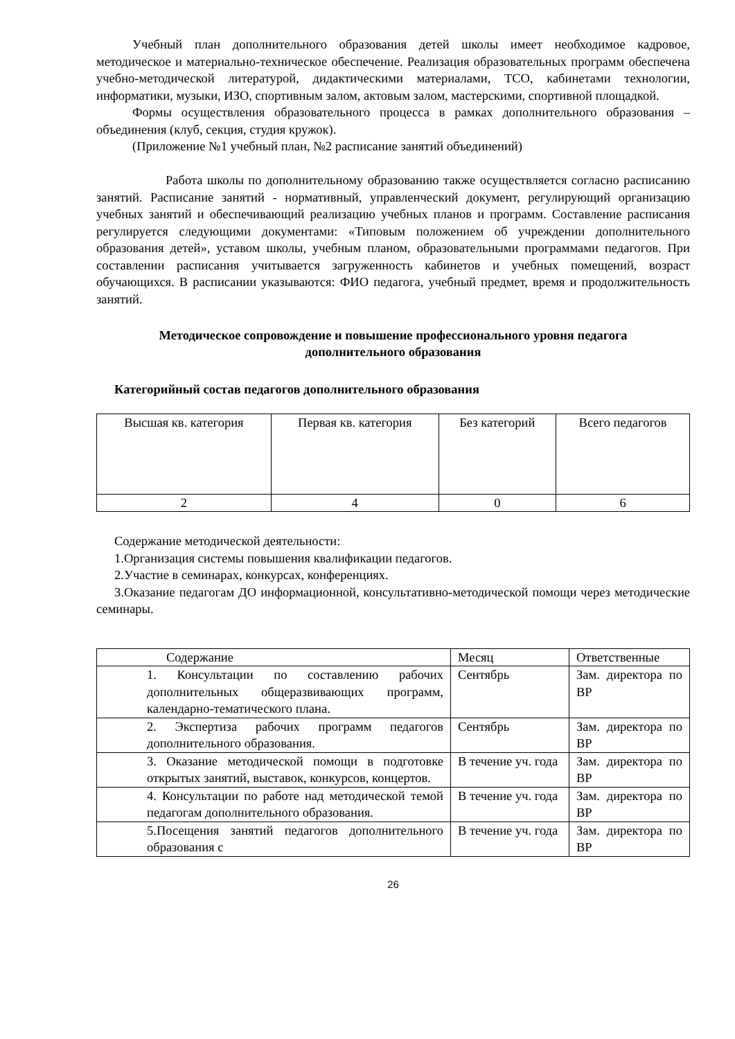Учебный план дополнительного образования детей школы имеет необходимое кадровое, методическое и материально-техническое обеспечение. Реализация образовательных программ обеспечена учебно-методической литературой, дидактическими материалами, ТСО, кабинетами технологии, информатики, музыки, ИЗО, спортивным залом, актовым залом, мастерскими, спортивной площадкой.
Формы осуществления образовательного процесса в рамках дополнительного образования – объединения (клуб, секция, студия кружок).
(Приложение №1 учебный план, №2 расписание занятий объединений)
Работа школы по дополнительному образованию также осуществляется согласно расписанию занятий. Расписание занятий - нормативный, управленческий документ, регулирующий организацию учебных занятий и обеспечивающий реализацию учебных планов и программ. Составление расписания регулируется следующими документами: «Типовым положением об учреждении дополнительного образования детей», уставом школы, учебным планом, образовательными программами педагогов. При составлении расписания учитывается загруженность кабинетов и учебных помещений, возраст обучающихся. В расписании указываются: ФИО педагога, учебный предмет, время и продолжительность занятий.
Методическое сопровождение и повышение профессионального уровня педагога дополнительного образования
Категорийный состав педагогов дополнительного образования
| Высшая кв. категория | Первая кв. категория | Без категорий | Всего педагогов |
| 2 | 4 | 0 | 6 |
Содержание методической деятельности:
1.Организация системы повышения квалификации педагогов.
2.Участие в семинарах, конкурсах, конференциях.
3.Оказание педагогам ДО информационной, консультативно-методической помощи через методические семинары.
| Содержание | Месяц | Ответственные |
| 1. Консультации по составлению рабочих дополнительных общеразвивающих программ, календарно-тематического плана. | Сентябрь | Зам. директора по ВР |
| 2. Экспертиза рабочих программ педагогов дополнительного образования. | Сентябрь | Зам. директора по ВР |
| 3. Оказание методической помощи в подготовке открытых занятий, выставок, конкурсов, концертов. | В течение уч. года | Зам. директора по ВР |
| 4. Консультации по работе над методической темой педагогам дополнительного образования. | В течение уч. года | Зам. директора по ВР |
| 5.Посещения занятий педагогов дополнительного образования с | В течение уч. года | Зам. директора по ВР |
26